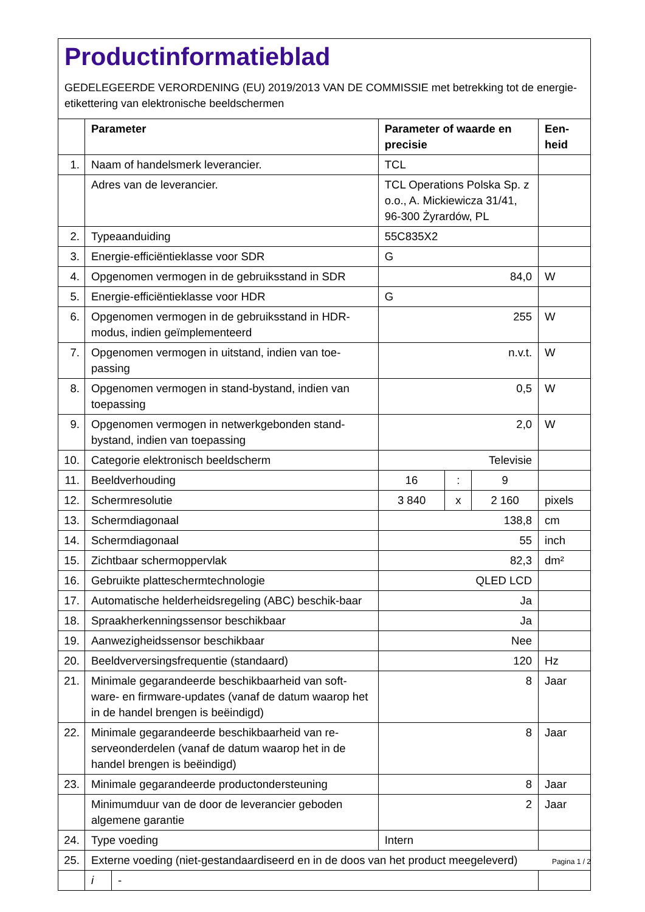Productinformatieblad
GEDELEGEERDE VERORDENING (EU) 2019/2013 VAN DE COMMISSIE met betrekking tot de energie-etikettering van elektronische beeldschermen
| | Parameter | | Parameter of waarde en precisie | | | Een-heid |
| --- | --- | --- | --- | --- | --- | --- |
| 1. | Naam of handelsmerk leverancier. | | TCL | | | |
| | Adres van de leverancier. | | TCL Operations Polska Sp. z o.o., A. Mickiewicza 31/41, 96-300 Żyrardów, PL | | | |
| 2. | Typeaanduiding | | 55C835X2 | | | |
| 3. | Energie-efficiëntieklasse voor SDR | | G | | | |
| 4. | Opgenomen vermogen in de gebruiksstand in SDR | | 84,0 | | | W |
| 5. | Energie-efficiëntieklasse voor HDR | | G | | | |
| 6. | Opgenomen vermogen in de gebruiksstand in HDR-modus, indien geïmplementeerd | | 255 | | | W |
| 7. | Opgenomen vermogen in uitstand, indien van toe-passing | | n.v.t. | | | W |
| 8. | Opgenomen vermogen in stand-bystand, indien van toepassing | | 0,5 | | | W |
| 9. | Opgenomen vermogen in netwerkgebonden stand-bystand, indien van toepassing | | 2,0 | | | W |
| 10. | Categorie elektronisch beeldscherm | | Televisie | | | |
| 11. | Beeldverhouding | | 16 | : | 9 | |
| 12. | Schermresolutie | | 3 840 | x | 2 160 | pixels |
| 13. | Schermdiagonaal | | 138,8 | | | cm |
| 14. | Schermdiagonaal | | 55 | | | inch |
| 15. | Zichtbaar schermoppervlak | | 82,3 | | | dm² |
| 16. | Gebruikte platteschermtechnologie | | QLED LCD | | | |
| 17. | Automatische helderheidsregeling (ABC) beschik-baar | | Ja | | | |
| 18. | Spraakherkenningssensor beschikbaar | | Ja | | | |
| 19. | Aanwezigheidssensor beschikbaar | | Nee | | | |
| 20. | Beeldverversingsfrequentie (standaard) | | 120 | | | Hz |
| 21. | Minimale gegarandeerde beschikbaarheid van soft-ware- en firmware-updates (vanaf de datum waarop het in de handel brengen is beëindigd) | | 8 | | | Jaar |
| 22. | Minimale gegarandeerde beschikbaarheid van re-serveonderdelen (vanaf de datum waarop het in de handel brengen is beëindigd) | | 8 | | | Jaar |
| 23. | Minimale gegarandeerde productondersteuning | | 8 | | | Jaar |
| | Minimumduur van de door de leverancier geboden algemene garantie | | 2 | | | Jaar |
| 24. | Type voeding | | Intern | | | |
| 25. | Externe voeding (niet-gestandaardiseerd en in de doos van het product meegeleverd) | | | | | |
| | i | - | | | | |
Pagina 1 / 2